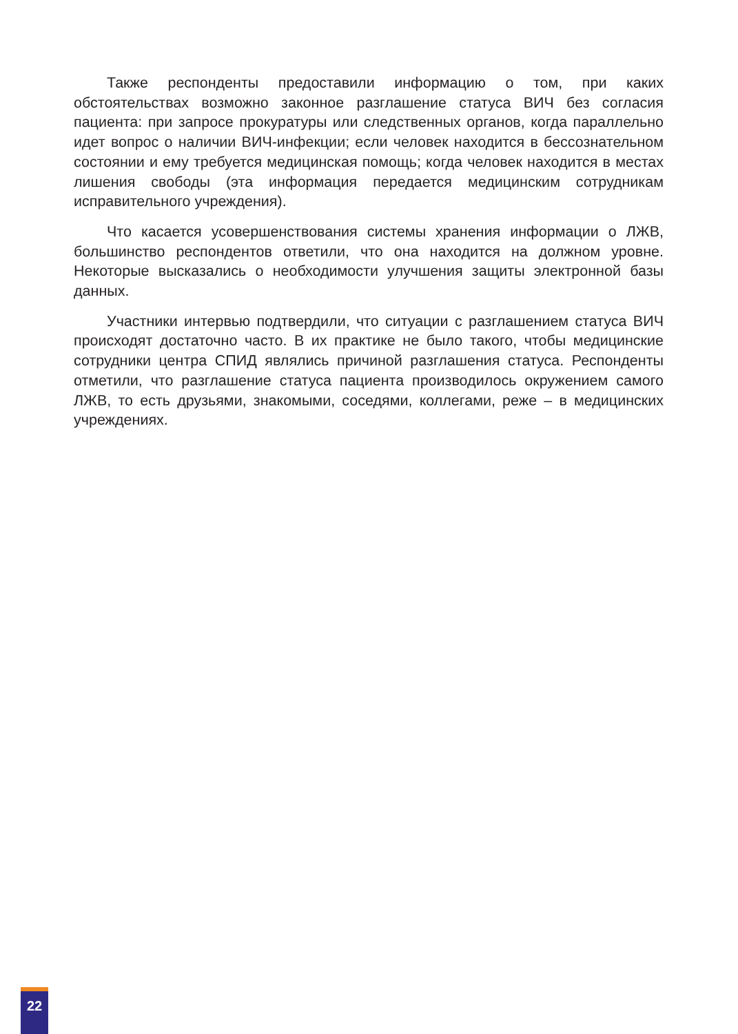Также респонденты предоставили информацию о том, при каких обстоятельствах возможно законное разглашение статуса ВИЧ без согласия пациента: при запросе прокуратуры или следственных органов, когда параллельно идет вопрос о наличии ВИЧ-инфекции; если человек находится в бессознательном состоянии и ему требуется медицинская помощь; когда человек находится в местах лишения свободы (эта информация передается медицинским сотрудникам исправительного учреждения).
Что касается усовершенствования системы хранения информации о ЛЖВ, большинство респондентов ответили, что она находится на должном уровне. Некоторые высказались о необходимости улучшения защиты электронной базы данных.
Участники интервью подтвердили, что ситуации с разглашением статуса ВИЧ происходят достаточно часто. В их практике не было такого, чтобы медицинские сотрудники центра СПИД являлись причиной разглашения статуса. Респонденты отметили, что разглашение статуса пациента производилось окружением самого ЛЖВ, то есть друзьями, знакомыми, соседями, коллегами, реже – в медицинских учреждениях.
22